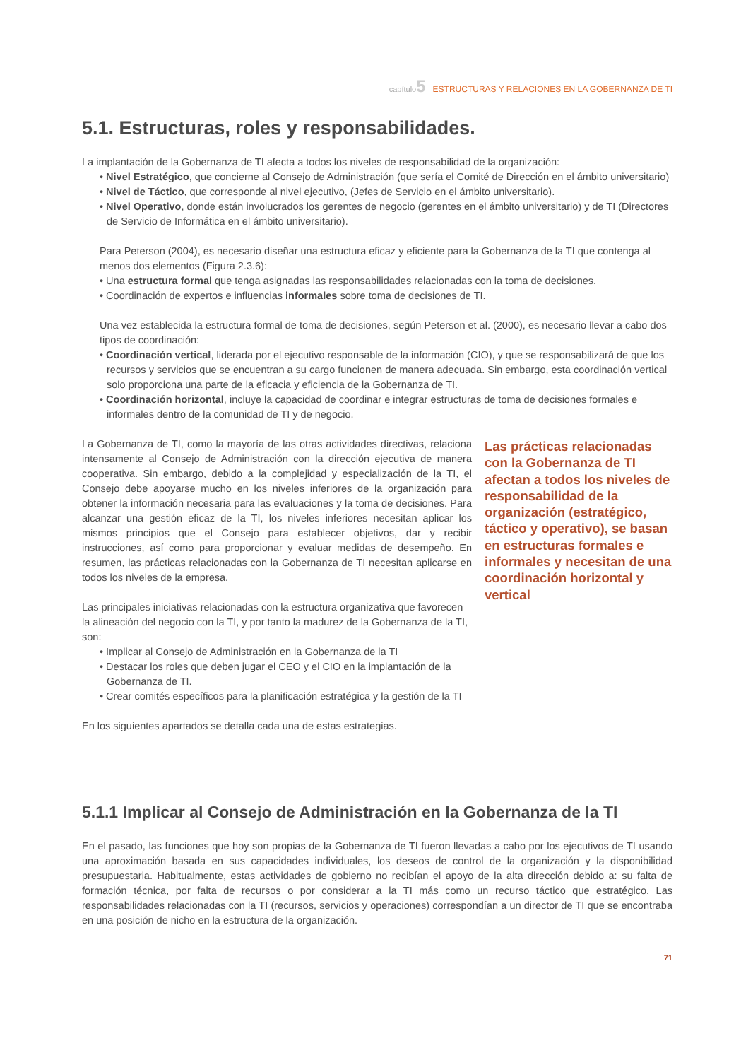capítulo 5 ESTRUCTURAS Y RELACIONES EN LA GOBERNANZA DE TI
5.1. Estructuras, roles y responsabilidades.
La implantación de la Gobernanza de TI afecta a todos los niveles de responsabilidad de la organización:
• Nivel Estratégico, que concierne al Consejo de Administración (que sería el Comité de Dirección en el ámbito universitario)
• Nivel de Táctico, que corresponde al nivel ejecutivo, (Jefes de Servicio en el ámbito universitario).
• Nivel Operativo, donde están involucrados los gerentes de negocio (gerentes en el ámbito universitario) y de TI (Directores de Servicio de Informática en el ámbito universitario).
Para Peterson (2004), es necesario diseñar una estructura eficaz y eficiente para la Gobernanza de la TI que contenga al menos dos elementos (Figura 2.3.6):
• Una estructura formal que tenga asignadas las responsabilidades relacionadas con la toma de decisiones.
• Coordinación de expertos e influencias informales sobre toma de decisiones de TI.
Una vez establecida la estructura formal de toma de decisiones, según Peterson et al. (2000), es necesario llevar a cabo dos tipos de coordinación:
• Coordinación vertical, liderada por el ejecutivo responsable de la información (CIO), y que se responsabilizará de que los recursos y servicios que se encuentran a su cargo funcionen de manera adecuada. Sin embargo, esta coordinación vertical solo proporciona una parte de la eficacia y eficiencia de la Gobernanza de TI.
• Coordinación horizontal, incluye la capacidad de coordinar e integrar estructuras de toma de decisiones formales e informales dentro de la comunidad de TI y de negocio.
La Gobernanza de TI, como la mayoría de las otras actividades directivas, relaciona intensamente al Consejo de Administración con la dirección ejecutiva de manera cooperativa. Sin embargo, debido a la complejidad y especialización de la TI, el Consejo debe apoyarse mucho en los niveles inferiores de la organización para obtener la información necesaria para las evaluaciones y la toma de decisiones. Para alcanzar una gestión eficaz de la TI, los niveles inferiores necesitan aplicar los mismos principios que el Consejo para establecer objetivos, dar y recibir instrucciones, así como para proporcionar y evaluar medidas de desempeño. En resumen, las prácticas relacionadas con la Gobernanza de TI necesitan aplicarse en todos los niveles de la empresa.
Las principales iniciativas relacionadas con la estructura organizativa que favorecen la alineación del negocio con la TI, y por tanto la madurez de la Gobernanza de la TI, son:
• Implicar al Consejo de Administración en la Gobernanza de la TI
• Destacar los roles que deben jugar el CEO y el CIO en la implantación de la Gobernanza de TI.
• Crear comités específicos para la planificación estratégica y la gestión de la TI
En los siguientes apartados se detalla cada una de estas estrategias.
Las prácticas relacionadas con la Gobernanza de TI afectan a todos los niveles de responsabilidad de la organización (estratégico, táctico y operativo), se basan en estructuras formales e informales y necesitan de una coordinación horizontal y vertical
5.1.1 Implicar al Consejo de Administración en la Gobernanza de la TI
En el pasado, las funciones que hoy son propias de la Gobernanza de TI fueron llevadas a cabo por los ejecutivos de TI usando una aproximación basada en sus capacidades individuales, los deseos de control de la organización y la disponibilidad presupuestaria. Habitualmente, estas actividades de gobierno no recibían el apoyo de la alta dirección debido a: su falta de formación técnica, por falta de recursos o por considerar a la TI más como un recurso táctico que estratégico. Las responsabilidades relacionadas con la TI (recursos, servicios y operaciones) correspondían a un director de TI que se encontraba en una posición de nicho en la estructura de la organización.
71